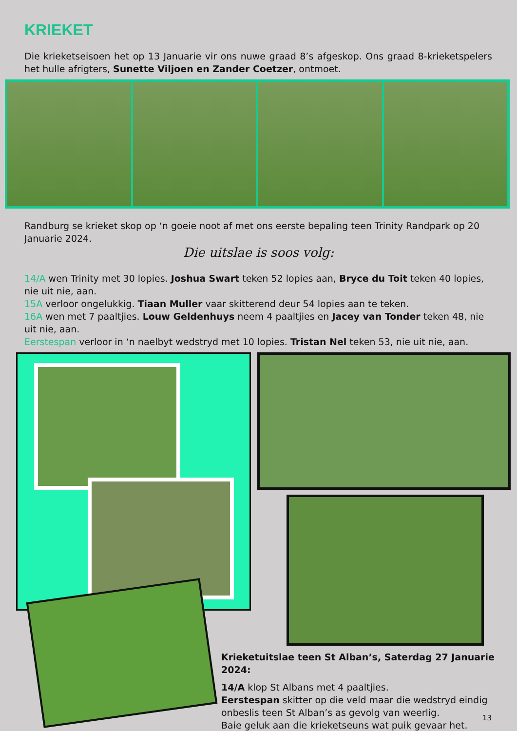KRIEKET
Die krieketseisoen het op 13 Januarie vir ons nuwe graad 8’s afgeskop. Ons graad 8-krieketspelers het hulle afrigters, Sunette Viljoen en Zander Coetzer, ontmoet.
Randburg se krieket skop op ‘n goeie noot af met ons eerste bepaling teen Trinity Randpark op 20 Januarie 2024.
Die uitslae is soos volg:
14/A wen Trinity met 30 lopies. Joshua Swart teken 52 lopies aan, Bryce du Toit teken 40 lopies, nie uit nie, aan.
15A verloor ongelukkig. Tiaan Muller vaar skitterend deur 54 lopies aan te teken.
16A wen met 7 paaltjies. Louw Geldenhuys neem 4 paaltjies en Jacey van Tonder teken 48, nie uit nie, aan.
Eerstespan verloor in ‘n naelbyt wedstryd met 10 lopies. Tristan Nel teken 53, nie uit nie, aan.
Krieketuitslae teen St Alban’s, Saterdag 27 Januarie 2024:
14/A klop St Albans met 4 paaltjies.
Eerstespan skitter op die veld maar die wedstryd eindig onbeslis teen St Alban’s as gevolg van weerlig.
Baie geluk aan die krieketseuns wat puik gevaar het.
13